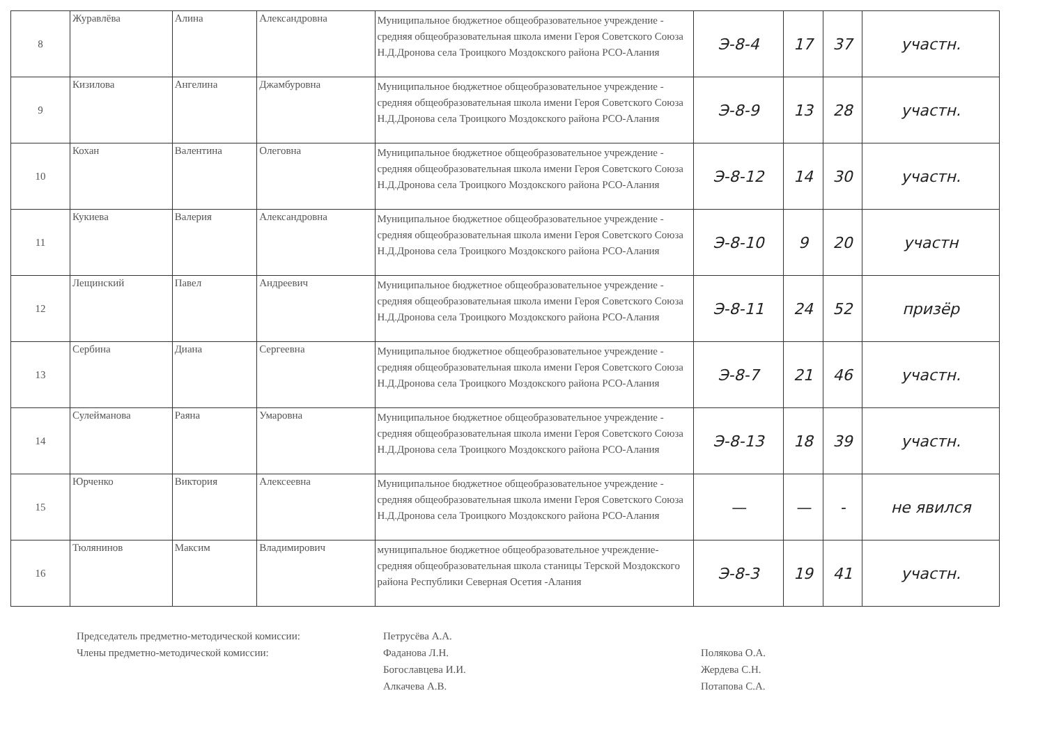| 8 | Журавлёва | Алина | Александровна | Муниципальное бюджетное общеобразовательное учреждение - средняя общеобразовательная школа имени Героя Советского Союза Н.Д.Дронова села Троицкого Моздокского района РСО-Алания | Э-8-4 | 17 | 37 | участн. |
| 9 | Кизилова | Ангелина | Джамбуровна | Муниципальное бюджетное общеобразовательное учреждение - средняя общеобразовательная школа имени Героя Советского Союза Н.Д.Дронова села Троицкого Моздокского района РСО-Алания | Э-8-9 | 13 | 28 | участн. |
| 10 | Кохан | Валентина | Олеговна | Муниципальное бюджетное общеобразовательное учреждение - средняя общеобразовательная школа имени Героя Советского Союза Н.Д.Дронова села Троицкого Моздокского района РСО-Алания | Э-8-12 | 14 | 30 | участн. |
| 11 | Кукиева | Валерия | Александровна | Муниципальное бюджетное общеобразовательное учреждение - средняя общеобразовательная школа имени Героя Советского Союза Н.Д.Дронова села Троицкого Моздокского района РСО-Алания | Э-8-10 | 9 | 20 | участн |
| 12 | Лещинский | Павел | Андреевич | Муниципальное бюджетное общеобразовательное учреждение - средняя общеобразовательная школа имени Героя Советского Союза Н.Д.Дронова села Троицкого Моздокского района РСО-Алания | Э-8-11 | 24 | 52 | призёр |
| 13 | Сербина | Диана | Сергеевна | Муниципальное бюджетное общеобразовательное учреждение - средняя общеобразовательная школа имени Героя Советского Союза Н.Д.Дронова села Троицкого Моздокского района РСО-Алания | Э-8-7 | 21 | 46 | участн. |
| 14 | Сулейманова | Раяна | Умаровна | Муниципальное бюджетное общеобразовательное учреждение - средняя общеобразовательная школа имени Героя Советского Союза Н.Д.Дронова села Троицкого Моздокского района РСО-Алания | Э-8-13 | 18 | 39 | участн. |
| 15 | Юрченко | Виктория | Алексеевна | Муниципальное бюджетное общеобразовательное учреждение - средняя общеобразовательная школа имени Героя Советского Союза Н.Д.Дронова села Троицкого Моздокского района РСО-Алания | — | — | - | не явился |
| 16 | Тюлянинов | Максим | Владимирович | муниципальное бюджетное общеобразовательное учреждение- средняя общеобразовательная школа станицы Терской Моздокского района Республики Северная Осетия -Алания | Э-8-3 | 19 | 41 | участн. |
Председатель предметно-методической комиссии:
Члены предметно-методической комиссии:
Петрусёва А.А.
Фаданова Л.Н.
Богославцева И.И.
Алкачева А.В.
Полякова О.А.
Жердева С.Н.
Потапова С.А.